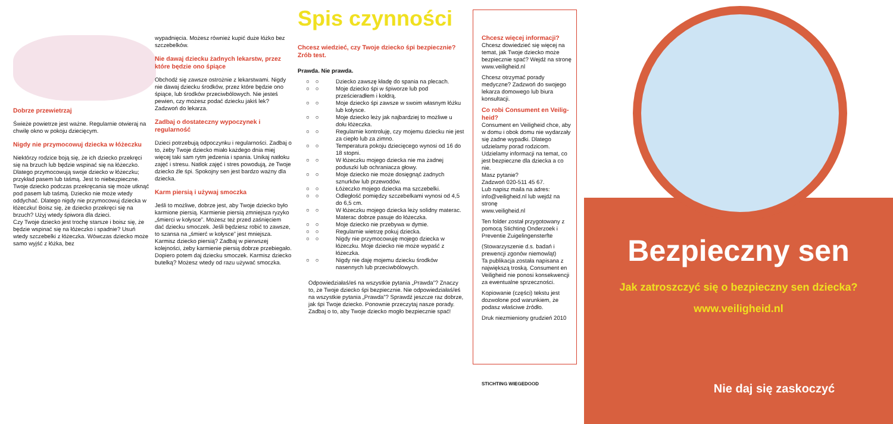Dobrze przewietrzaj
Świeże powietrze jest ważne. Regularnie otwieraj na chwilę okno w pokoju dziecięcym.
Nigdy nie przymocowuj dziecka w łóżeczku
Niektórzy rodzice boją się, że ich dziecko przekręci się na brzuch lub będzie wspinać się na łóżeczko. Dlatego przymocowują swoje dziecko w łóżeczku; przykład pasem lub taśmą. Jest to niebezpieczne. Twoje dziecko podczas przekręcania się może utknąć pod pasem lub taśmą. Dziecko nie może wtedy oddychać. Dlatego nigdy nie przymocowuj dziecka w łóżeczku! Boisz się, że dziecko przekręci się na brzuch? Użyj wtedy śpiwora dla dzieci.
Czy Twoje dziecko jest trochę starsze i boisz się, że będzie wspinać się na łóżeczko i spadnie? Usuń wtedy szczebelki z łóżeczka. Wówczas dziecko może samo wyjść z łóżka, bez
wypadnięcia. Możesz również kupić duże łóżko bez szczebelków.
Nie dawaj dziecku żadnych lekarstw, przez które będzie ono śpiące
Obchodź się zawsze ostrożnie z lekarstwami. Nigdy nie dawaj dziecku środków, przez które będzie ono śpiące, lub środków przeciwbólowych. Nie jesteś pewien, czy możesz podać dziecku jakiś lek? Zadzwoń do lekarza.
Zadbaj o dostateczny wypoczynek i regularność
Dzieci potrzebują odpoczynku i regularności. Zadbaj o to, żeby Twoje dziecko miało każdego dnia miej więcej taki sam rytm jedzenia i spania. Unikaj natłoku zajęć i stresu. Natłok zajęć i stres powodują, że Twoje dziecko źle śpi. Spokojny sen jest bardzo ważny dla dziecka.
Karm piersią i używaj smoczka
Jeśli to możliwe, dobrze jest, aby Twoje dziecko było karmione piersią. Karmienie piersią zmniejsza ryzyko „śmierci w kołysce”. Możesz też przed zaśnięciem dać dziecku smoczek. Jeśli będziesz robić to zawsze, to szansa na „śmierć w kołysce” jest mniejsza. Karmisz dziecko piersią? Zadbaj w pierwszej kolejności, żeby karmienie piersią dobrze przebiegało. Dopiero potem daj dziecku smoczek. Karmisz dziecko butelką? Możesz wtedy od razu używać smoczka.
Spis czynności
Chcesz wiedzieć, czy Twoje dziecko śpi bezpiecznie? Zrób test.
Prawda. Nie prawda.
○○ Dziecko zawszę kładę do spania na plecach.
○○ Moje dziecko śpi w śpiworze lub pod prześcieradłem i kołdrą.
○○ Moje dziecko śpi zawsze w swoim własnym łóżku lub kołysce.
○○ Moje dziecko leży jak najbardziej to możliwe u dołu łóżeczka.
○○ Regularnie kontroluję, czy mojemu dziecku nie jest za ciepło lub za zimno.
○○ Temperatura pokoju dziecięcego wynosi od 16 do 18 stopni.
○○ W łóżeczku mojego dziecka nie ma żadnej poduszki lub ochraniacza głowy.
○○ Moje dziecko nie może dosięgnąć żadnych sznurków lub przewodów.
○○ Łóżeczko mojego dziecka ma szczebelki.
○○ Odległość pomiędzy szczebelkami wynosi od 4,5 do 6,5 cm.
○○ W łóżeczku mojego dziecka leży solidny materac. Materac dobrze pasuje do łóżeczka.
○○ Moje dziecko nie przebywa w dymie.
○○ Regularnie wietrzę pokuj dziecka.
○○ Nigdy nie przymocowuję mojego dziecka w łóżeczku. Moje dziecko nie może wypaść z łóżeczka.
○○ Nigdy nie daję mojemu dziecku środków nasennych lub przeciwbólowych.
Odpowiedziałaś/eś na wszystkie pytania „Prawda”? Znaczy to, że Twoje dziecko śpi bezpiecznie. Nie odpowiedziałaś/eś na wszystkie pytania „Prawda”? Sprawdź jeszcze raz dobrze, jak śpi Twoje dziecko. Ponownie przeczytaj nasze porady. Zadbaj o to, aby Twoje dziecko mogło bezpiecznie spać!
Chcesz więcej informacji?
Chcesz dowiedzieć się więcej na temat, jak Twoje dziecko może bezpiecznie spać? Wejdź na stronę www.veiligheid.nl
Chcesz otrzymać porady medyczne? Zadzwoń do swojego lekarza domowego lub biura konsultacji.
Co robi Consument en Veilig-heid?
Consument en Veiligheid chce, aby w domu i obok domu nie wydarzały się żadne wypadki. Dlatego udzielamy porad rodzicom. Udzielamy informacji na temat, co jest bezpieczne dla dziecka a co nie.
Masz pytanie?
Zadzwoń 020-511 45 67.
Lub napisz maila na adres: info@veiligheid.nl lub wejdź na stronę
www.veiligheid.nl
Ten folder został przygotowany z pomocą Stichting Onderzoek i Preventie Zuigelingensterfte
(Stowarzyszenie d.s. badań i prewencji zgonów niemowląt)
Ta publikacja została napisana z największą troską. Consument en Veiligheid nie ponosi konsekwencji za ewentualne sprzeczności.
Kopiowanie (części) tekstu jest dozwolone pod warunkiem, że podasz właściwe źródło.
Druk niezmieniony grudzień 2010
STICHTING WIEGEDOOD
Bezpieczny sen
Jak zatroszczyć się o bezpieczny sen dziecka?
www.veiligheid.nl
Nie daj się zaskoczyć